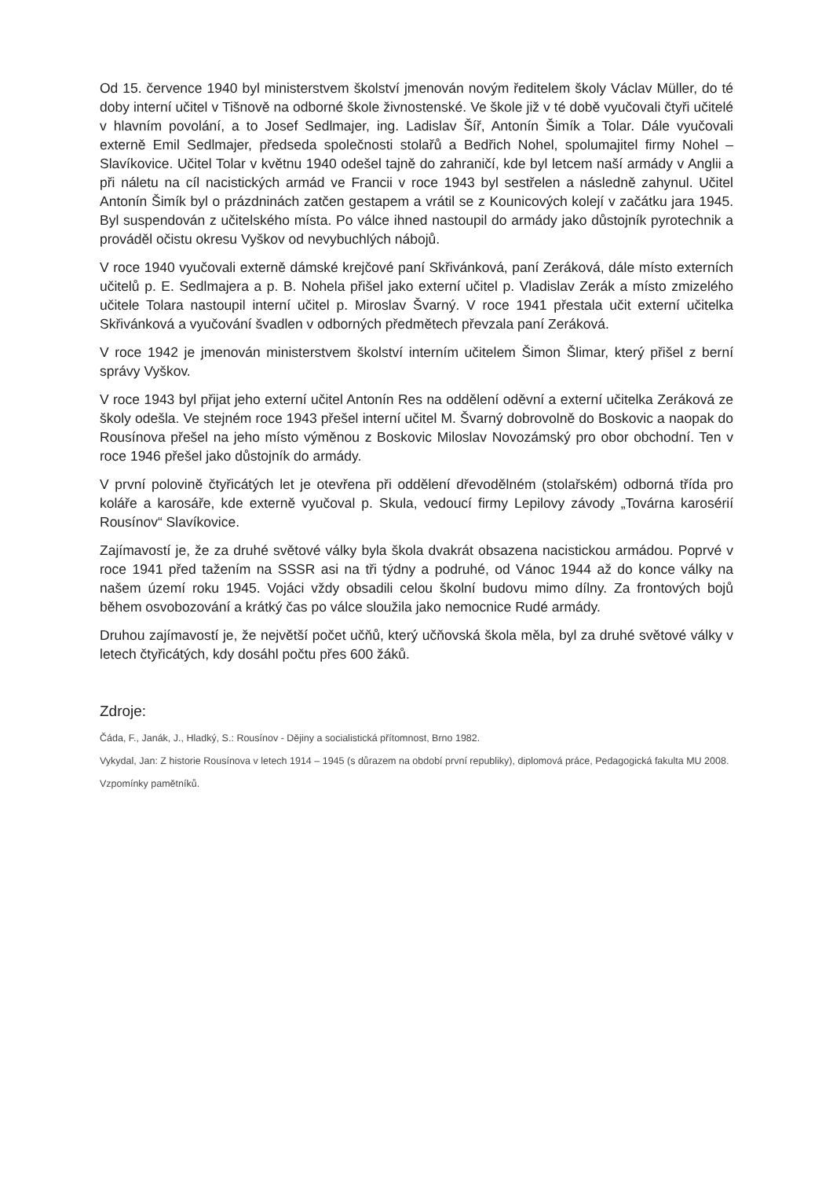Od 15. července 1940 byl ministerstvem školství jmenován novým ředitelem školy Václav Müller, do té doby interní učitel v Tišnově na odborné škole živnostenské. Ve škole již v té době vyučovali čtyři učitelé v hlavním povolání, a to Josef Sedlmajer, ing. Ladislav Šíř, Antonín Šimík a Tolar. Dále vyučovali externě Emil Sedlmajer, předseda společnosti stolařů a Bedřich Nohel, spolumajitel firmy Nohel – Slavíkovice. Učitel Tolar v květnu 1940 odešel tajně do zahraničí, kde byl letcem naší armády v Anglii a při náletu na cíl nacistických armád ve Francii v roce 1943 byl sestřelen a následně zahynul. Učitel Antonín Šimík byl o prázdninách zatčen gestapem a vrátil se z Kounicových kolejí v začátku jara 1945. Byl suspendován z učitelského místa. Po válce ihned nastoupil do armády jako důstojník pyrotechnik a prováděl očistu okresu Vyškov od nevybuchlých nábojů.
V roce 1940 vyučovali externě dámské krejčové paní Skřivánková, paní Zeráková, dále místo externích učitelů p. E. Sedlmajera a p. B. Nohela přišel jako externí učitel p. Vladislav Zerák a místo zmizelého učitele Tolara nastoupil interní učitel p. Miroslav Švarný. V roce 1941 přestala učit externí učitelka Skřivánková a vyučování švadlen v odborných předmětech převzala paní Zeráková.
V roce 1942 je jmenován ministerstvem školství interním učitelem Šimon Šlimar, který přišel z berní správy Vyškov.
V roce 1943 byl přijat jeho externí učitel Antonín Res na oddělení oděvní a externí učitelka Zeráková ze školy odešla. Ve stejném roce 1943 přešel interní učitel M. Švarný dobrovolně do Boskovic a naopak do Rousínova přešel na jeho místo výměnou z Boskovic Miloslav Novozámský pro obor obchodní. Ten v roce 1946 přešel jako důstojník do armády.
V první polovině čtyřicátých let je otevřena při oddělení dřevodělném (stolařském) odborná třída pro koláře a karosáře, kde externě vyučoval p. Skula, vedoucí firmy Lepilovy závody „Továrna karosérií Rousínov“ Slavíkovice.
Zajímavostí je, že za druhé světové války byla škola dvakrát obsazena nacistickou armádou. Poprvé v roce 1941 před tažením na SSSR asi na tři týdny a podruhé, od Vánoc 1944 až do konce války na našem území roku 1945. Vojáci vždy obsadili celou školní budovu mimo dílny. Za frontových bojů během osvobozování a krátký čas po válce sloužila jako nemocnice Rudé armády.
Druhou zajímavostí je, že největší počet učňů, který učňovská škola měla, byl za druhé světové války v letech čtyřicátých, kdy dosáhl počtu přes 600 žáků.
Zdroje:
Čáda, F., Janák, J., Hladký, S.: Rousínov - Dějiny a socialistická přítomnost, Brno 1982.
Vykydal, Jan: Z historie Rousínova v letech 1914 – 1945 (s důrazem na období první republiky), diplomová práce, Pedagogická fakulta MU 2008.
Vzpomínky pamětníků.